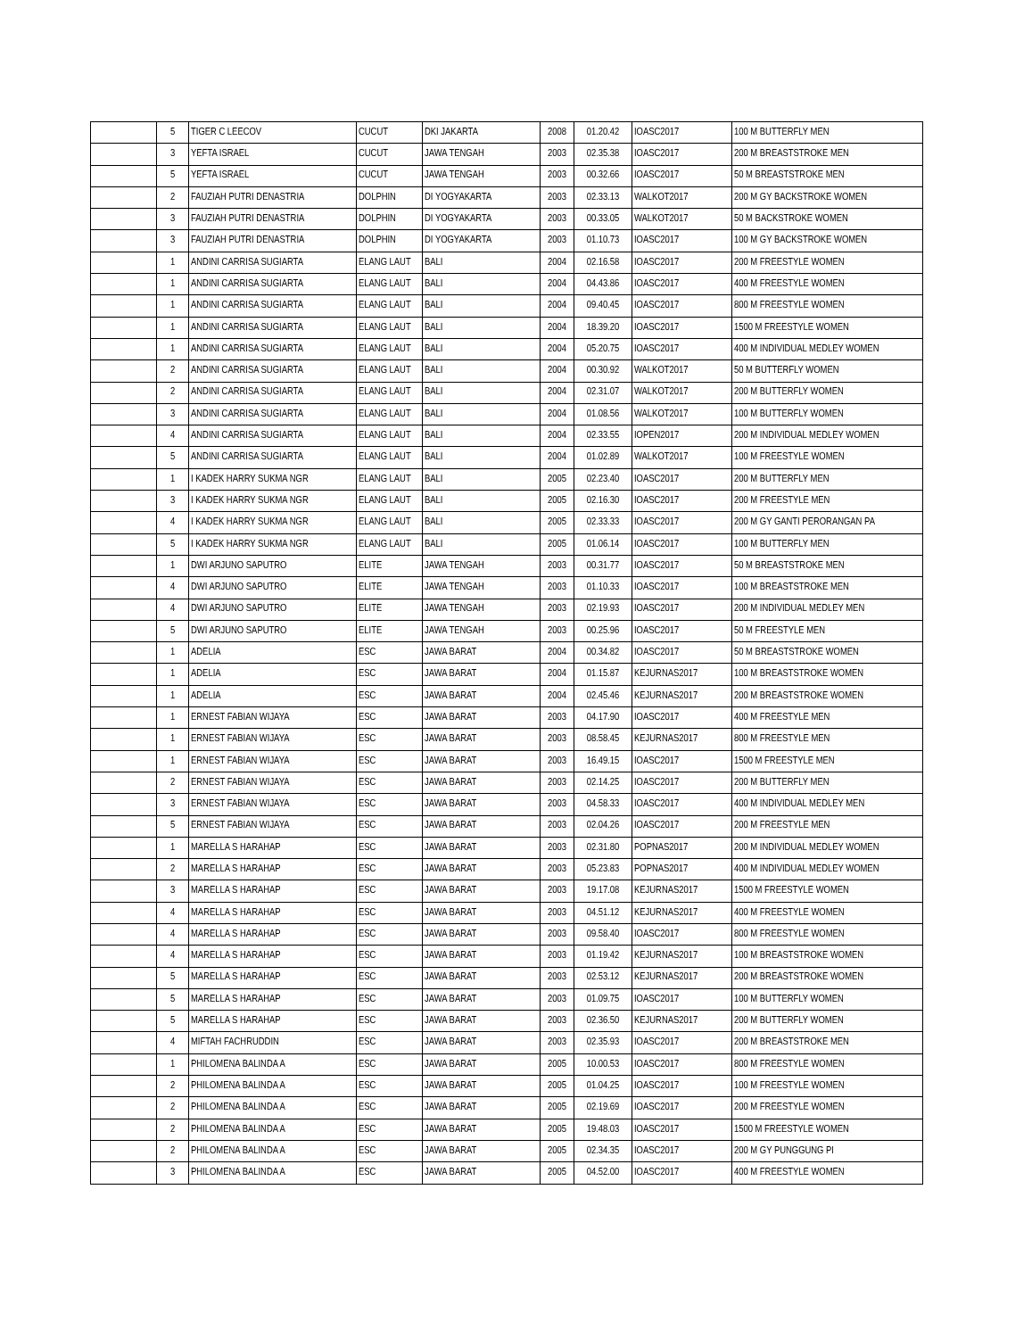| | 5 | TIGER C LEECOV | CUCUT | DKI JAKARTA | 2008 | 01.20.42 | IOASC2017 | 100 M BUTTERFLY MEN |
| | 3 | YEFTA ISRAEL | CUCUT | JAWA TENGAH | 2003 | 02.35.38 | IOASC2017 | 200 M BREASTSTROKE MEN |
| | 5 | YEFTA ISRAEL | CUCUT | JAWA TENGAH | 2003 | 00.32.66 | IOASC2017 | 50 M BREASTSTROKE MEN |
| | 2 | FAUZIAH PUTRI DENASTRIA | DOLPHIN | DI YOGYAKARTA | 2003 | 02.33.13 | WALKOT2017 | 200 M GY BACKSTROKE WOMEN |
| | 3 | FAUZIAH PUTRI DENASTRIA | DOLPHIN | DI YOGYAKARTA | 2003 | 00.33.05 | WALKOT2017 | 50 M BACKSTROKE WOMEN |
| | 3 | FAUZIAH PUTRI DENASTRIA | DOLPHIN | DI YOGYAKARTA | 2003 | 01.10.73 | IOASC2017 | 100 M GY BACKSTROKE WOMEN |
| | 1 | ANDINI CARRISA SUGIARTA | ELANG LAUT | BALI | 2004 | 02.16.58 | IOASC2017 | 200 M FREESTYLE WOMEN |
| | 1 | ANDINI CARRISA SUGIARTA | ELANG LAUT | BALI | 2004 | 04.43.86 | IOASC2017 | 400 M FREESTYLE WOMEN |
| | 1 | ANDINI CARRISA SUGIARTA | ELANG LAUT | BALI | 2004 | 09.40.45 | IOASC2017 | 800 M FREESTYLE WOMEN |
| | 1 | ANDINI CARRISA SUGIARTA | ELANG LAUT | BALI | 2004 | 18.39.20 | IOASC2017 | 1500 M FREESTYLE WOMEN |
| | 1 | ANDINI CARRISA SUGIARTA | ELANG LAUT | BALI | 2004 | 05.20.75 | IOASC2017 | 400 M INDIVIDUAL MEDLEY WOMEN |
| | 2 | ANDINI CARRISA SUGIARTA | ELANG LAUT | BALI | 2004 | 00.30.92 | WALKOT2017 | 50 M BUTTERFLY WOMEN |
| | 2 | ANDINI CARRISA SUGIARTA | ELANG LAUT | BALI | 2004 | 02.31.07 | WALKOT2017 | 200 M BUTTERFLY WOMEN |
| | 3 | ANDINI CARRISA SUGIARTA | ELANG LAUT | BALI | 2004 | 01.08.56 | WALKOT2017 | 100 M BUTTERFLY WOMEN |
| | 4 | ANDINI CARRISA SUGIARTA | ELANG LAUT | BALI | 2004 | 02.33.55 | IOPEN2017 | 200 M INDIVIDUAL MEDLEY WOMEN |
| | 5 | ANDINI CARRISA SUGIARTA | ELANG LAUT | BALI | 2004 | 01.02.89 | WALKOT2017 | 100 M FREESTYLE WOMEN |
| | 1 | I KADEK HARRY SUKMA NGR | ELANG LAUT | BALI | 2005 | 02.23.40 | IOASC2017 | 200 M BUTTERFLY MEN |
| | 3 | I KADEK HARRY SUKMA NGR | ELANG LAUT | BALI | 2005 | 02.16.30 | IOASC2017 | 200 M FREESTYLE MEN |
| | 4 | I KADEK HARRY SUKMA NGR | ELANG LAUT | BALI | 2005 | 02.33.33 | IOASC2017 | 200 M GY GANTI PERORANGAN PA |
| | 5 | I KADEK HARRY SUKMA NGR | ELANG LAUT | BALI | 2005 | 01.06.14 | IOASC2017 | 100 M BUTTERFLY MEN |
| | 1 | DWI ARJUNO SAPUTRO | ELITE | JAWA TENGAH | 2003 | 00.31.77 | IOASC2017 | 50 M BREASTSTROKE MEN |
| | 4 | DWI ARJUNO SAPUTRO | ELITE | JAWA TENGAH | 2003 | 01.10.33 | IOASC2017 | 100 M BREASTSTROKE MEN |
| | 4 | DWI ARJUNO SAPUTRO | ELITE | JAWA TENGAH | 2003 | 02.19.93 | IOASC2017 | 200 M INDIVIDUAL MEDLEY MEN |
| | 5 | DWI ARJUNO SAPUTRO | ELITE | JAWA TENGAH | 2003 | 00.25.96 | IOASC2017 | 50 M FREESTYLE MEN |
| | 1 | ADELIA | ESC | JAWA BARAT | 2004 | 00.34.82 | IOASC2017 | 50 M BREASTSTROKE WOMEN |
| | 1 | ADELIA | ESC | JAWA BARAT | 2004 | 01.15.87 | KEJURNAS2017 | 100 M BREASTSTROKE WOMEN |
| | 1 | ADELIA | ESC | JAWA BARAT | 2004 | 02.45.46 | KEJURNAS2017 | 200 M BREASTSTROKE WOMEN |
| | 1 | ERNEST FABIAN WIJAYA | ESC | JAWA BARAT | 2003 | 04.17.90 | IOASC2017 | 400 M FREESTYLE MEN |
| | 1 | ERNEST FABIAN WIJAYA | ESC | JAWA BARAT | 2003 | 08.58.45 | KEJURNAS2017 | 800 M FREESTYLE MEN |
| | 1 | ERNEST FABIAN WIJAYA | ESC | JAWA BARAT | 2003 | 16.49.15 | IOASC2017 | 1500 M FREESTYLE MEN |
| | 2 | ERNEST FABIAN WIJAYA | ESC | JAWA BARAT | 2003 | 02.14.25 | IOASC2017 | 200 M BUTTERFLY MEN |
| | 3 | ERNEST FABIAN WIJAYA | ESC | JAWA BARAT | 2003 | 04.58.33 | IOASC2017 | 400 M INDIVIDUAL MEDLEY MEN |
| | 5 | ERNEST FABIAN WIJAYA | ESC | JAWA BARAT | 2003 | 02.04.26 | IOASC2017 | 200 M FREESTYLE MEN |
| | 1 | MARELLA S HARAHAP | ESC | JAWA BARAT | 2003 | 02.31.80 | POPNAS2017 | 200 M INDIVIDUAL MEDLEY WOMEN |
| | 2 | MARELLA S HARAHAP | ESC | JAWA BARAT | 2003 | 05.23.83 | POPNAS2017 | 400 M INDIVIDUAL MEDLEY WOMEN |
| | 3 | MARELLA S HARAHAP | ESC | JAWA BARAT | 2003 | 19.17.08 | KEJURNAS2017 | 1500 M FREESTYLE WOMEN |
| | 4 | MARELLA S HARAHAP | ESC | JAWA BARAT | 2003 | 04.51.12 | KEJURNAS2017 | 400 M FREESTYLE WOMEN |
| | 4 | MARELLA S HARAHAP | ESC | JAWA BARAT | 2003 | 09.58.40 | IOASC2017 | 800 M FREESTYLE WOMEN |
| | 4 | MARELLA S HARAHAP | ESC | JAWA BARAT | 2003 | 01.19.42 | KEJURNAS2017 | 100 M BREASTSTROKE WOMEN |
| | 5 | MARELLA S HARAHAP | ESC | JAWA BARAT | 2003 | 02.53.12 | KEJURNAS2017 | 200 M BREASTSTROKE WOMEN |
| | 5 | MARELLA S HARAHAP | ESC | JAWA BARAT | 2003 | 01.09.75 | IOASC2017 | 100 M BUTTERFLY WOMEN |
| | 5 | MARELLA S HARAHAP | ESC | JAWA BARAT | 2003 | 02.36.50 | KEJURNAS2017 | 200 M BUTTERFLY WOMEN |
| | 4 | MIFTAH FACHRUDDIN | ESC | JAWA BARAT | 2003 | 02.35.93 | IOASC2017 | 200 M BREASTSTROKE MEN |
| | 1 | PHILOMENA BALINDA A | ESC | JAWA BARAT | 2005 | 10.00.53 | IOASC2017 | 800 M FREESTYLE WOMEN |
| | 2 | PHILOMENA BALINDA A | ESC | JAWA BARAT | 2005 | 01.04.25 | IOASC2017 | 100 M FREESTYLE WOMEN |
| | 2 | PHILOMENA BALINDA A | ESC | JAWA BARAT | 2005 | 02.19.69 | IOASC2017 | 200 M FREESTYLE WOMEN |
| | 2 | PHILOMENA BALINDA A | ESC | JAWA BARAT | 2005 | 19.48.03 | IOASC2017 | 1500 M FREESTYLE WOMEN |
| | 2 | PHILOMENA BALINDA A | ESC | JAWA BARAT | 2005 | 02.34.35 | IOASC2017 | 200 M GY PUNGGUNG PI |
| | 3 | PHILOMENA BALINDA A | ESC | JAWA BARAT | 2005 | 04.52.00 | IOASC2017 | 400 M FREESTYLE WOMEN |